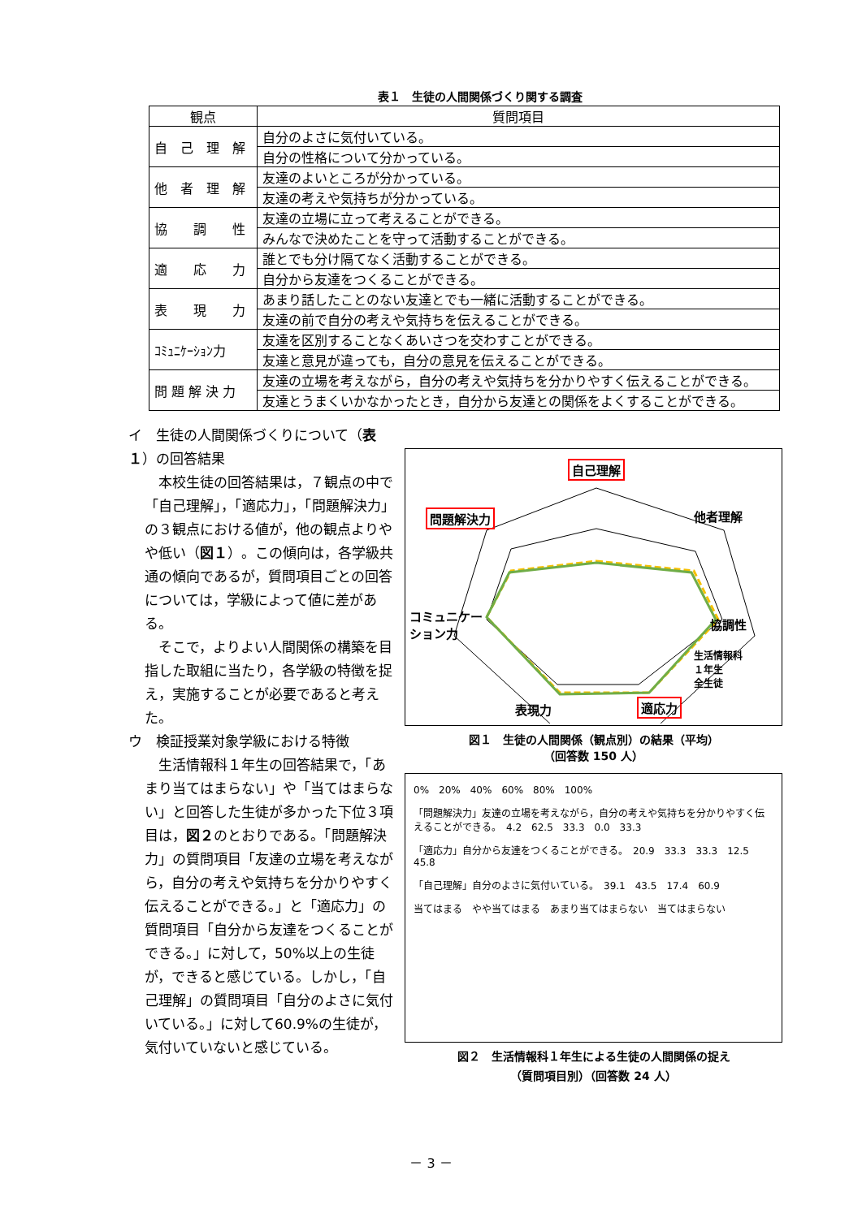表１　生徒の人間関係づくり関する調査
| 観点 | 質問項目 |
| --- | --- |
| 自 己 理 解 | 自分のよさに気付いている。 |
| | 自分の性格について分かっている。 |
| 他 者 理 解 | 友達のよいところが分かっている。 |
| | 友達の考えや気持ちが分かっている。 |
| 協 調 性 | 友達の立場に立って考えることができる。 |
| | みんなで決めたことを守って活動することができる。 |
| 適 応 力 | 誰とでも分け隔てなく活動することができる。 |
| | 自分から友達をつくることができる。 |
| 表 現 力 | あまり話したことのない友達とでも一緒に活動することができる。 |
| | 友達の前で自分の考えや気持ちを伝えることができる。 |
| ｺﾐｭﾆｹｰｼｮﾝ力 | 友達を区別することなくあいさつを交わすことができる。 |
| | 友達と意見が違っても，自分の意見を伝えることができる。 |
| 問 題 解 決 力 | 友達の立場を考えながら，自分の考えや気持ちを分かりやすく伝えることができる。 |
| | 友達とうまくいかなかったとき，自分から友達との関係をよくすることができる。 |
イ　生徒の人間関係づくりについて（表１）の回答結果
　本校生徒の回答結果は，７観点の中で「自己理解」，「適応力」，「問題解決力」の３観点における値が，他の観点よりやや低い（図１）。この傾向は，各学級共通の傾向であるが，質問項目ごとの回答については，学級によって値に差がある。
　そこで，よりよい人間関係の構築を目指した取組に当たり，各学級の特徴を捉え，実施することが必要であると考えた。
ウ　検証授業対象学級における特徴
　生活情報科１年生の回答結果で，「あまり当てはまらない」や「当てはまらない」と回答した生徒が多かった下位３項目は，図２のとおりである。「問題解決力」の質問項目「友達の立場を考えながら，自分の考えや気持ちを分かりやすく伝えることができる。」と「適応力」の質問項目「自分から友達をつくることができる。」に対して，50%以上の生徒が，できると感じている。しかし，「自己理解」の質問項目「自分のよさに気付いている。」に対して60.9%の生徒が，気付いていないと感じている。
自己理解
他者理解 問題解決力
コミュニケー
ション力 協調性
生活情報科
１年生
全生徒
表現力 適応力
図１　生徒の人間関係（観点別）の結果（平均）
（回答数 150 人）
0%　20%　40%　60%　80%　100%
「問題解決力」友達の立場を考えながら，自分の考えや気持ちを分かりやすく伝えることができる。　4.2　62.5　33.3　0.0　33.3
「適応力」自分から友達をつくることができる。　20.9　33.3　33.3　12.5　45.8
「自己理解」自分のよさに気付いている。　39.1　43.5　17.4　60.9
当てはまる　やや当てはまる　あまり当てはまらない　当てはまらない
図２　生活情報科１年生による生徒の人間関係の捉え
（質問項目別）（回答数 24 人）
－ 3 －